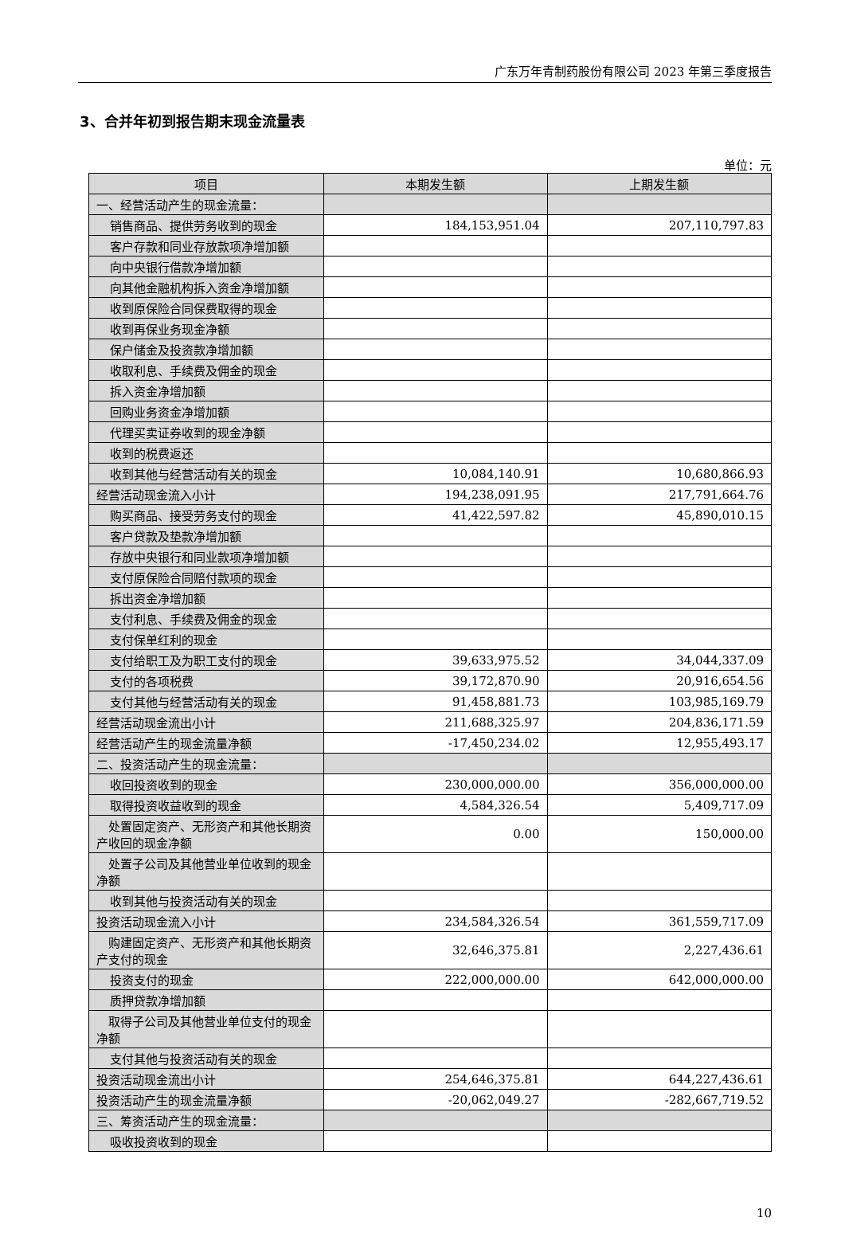广东万年青制药股份有限公司 2023 年第三季度报告
3、合并年初到报告期末现金流量表
单位：元
| 项目 | 本期发生额 | 上期发生额 |
| --- | --- | --- |
| 一、经营活动产生的现金流量： | | |
| 销售商品、提供劳务收到的现金 | 184,153,951.04 | 207,110,797.83 |
| 客户存款和同业存放款项净增加额 | | |
| 向中央银行借款净增加额 | | |
| 向其他金融机构拆入资金净增加额 | | |
| 收到原保险合同保费取得的现金 | | |
| 收到再保业务现金净额 | | |
| 保户储金及投资款净增加额 | | |
| 收取利息、手续费及佣金的现金 | | |
| 拆入资金净增加额 | | |
| 回购业务资金净增加额 | | |
| 代理买卖证券收到的现金净额 | | |
| 收到的税费返还 | | |
| 收到其他与经营活动有关的现金 | 10,084,140.91 | 10,680,866.93 |
| 经营活动现金流入小计 | 194,238,091.95 | 217,791,664.76 |
| 购买商品、接受劳务支付的现金 | 41,422,597.82 | 45,890,010.15 |
| 客户贷款及垫款净增加额 | | |
| 存放中央银行和同业款项净增加额 | | |
| 支付原保险合同赔付款项的现金 | | |
| 拆出资金净增加额 | | |
| 支付利息、手续费及佣金的现金 | | |
| 支付保单红利的现金 | | |
| 支付给职工及为职工支付的现金 | 39,633,975.52 | 34,044,337.09 |
| 支付的各项税费 | 39,172,870.90 | 20,916,654.56 |
| 支付其他与经营活动有关的现金 | 91,458,881.73 | 103,985,169.79 |
| 经营活动现金流出小计 | 211,688,325.97 | 204,836,171.59 |
| 经营活动产生的现金流量净额 | -17,450,234.02 | 12,955,493.17 |
| 二、投资活动产生的现金流量： | | |
| 收回投资收到的现金 | 230,000,000.00 | 356,000,000.00 |
| 取得投资收益收到的现金 | 4,584,326.54 | 5,409,717.09 |
| 处置固定资产、无形资产和其他长期资产收回的现金净额 | 0.00 | 150,000.00 |
| 处置子公司及其他营业单位收到的现金净额 | | |
| 收到其他与投资活动有关的现金 | | |
| 投资活动现金流入小计 | 234,584,326.54 | 361,559,717.09 |
| 购建固定资产、无形资产和其他长期资产支付的现金 | 32,646,375.81 | 2,227,436.61 |
| 投资支付的现金 | 222,000,000.00 | 642,000,000.00 |
| 质押贷款净增加额 | | |
| 取得子公司及其他营业单位支付的现金净额 | | |
| 支付其他与投资活动有关的现金 | | |
| 投资活动现金流出小计 | 254,646,375.81 | 644,227,436.61 |
| 投资活动产生的现金流量净额 | -20,062,049.27 | -282,667,719.52 |
| 三、筹资活动产生的现金流量： | | |
| 吸收投资收到的现金 | | |
10